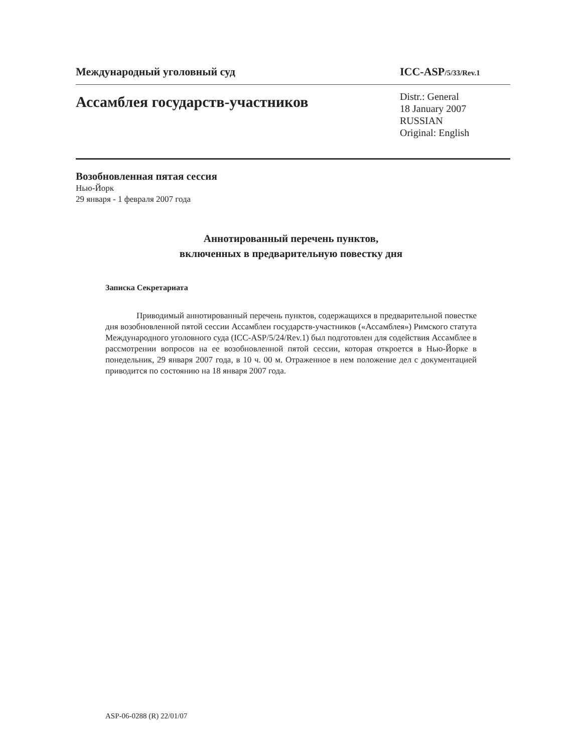Международный уголовный суд ICC-ASP/5/33/Rev.1
Ассамблея государств-участников
Distr.: General
18 January 2007
RUSSIAN
Original: English
Возобновленная пятая сессия
Нью-Йорк
29 января - 1 февраля 2007 года
Аннотированный перечень пунктов,
включенных в предварительную повестку дня
Записка Секретариата
Приводимый аннотированный перечень пунктов, содержащихся в предварительной повестке дня возобновленной пятой сессии Ассамблеи государств-участников («Ассамблея») Римского статута Международного уголовного суда (ICC-ASP/5/24/Rev.1) был подготовлен для содействия Ассамблее в рассмотрении вопросов на ее возобновленной пятой сессии, которая откроется в Нью-Йорке в понедельник, 29 января 2007 года, в 10 ч. 00 м. Отраженное в нем положение дел с документацией приводится по состоянию на 18 января 2007 года.
ASP-06-0288 (R) 22/01/07